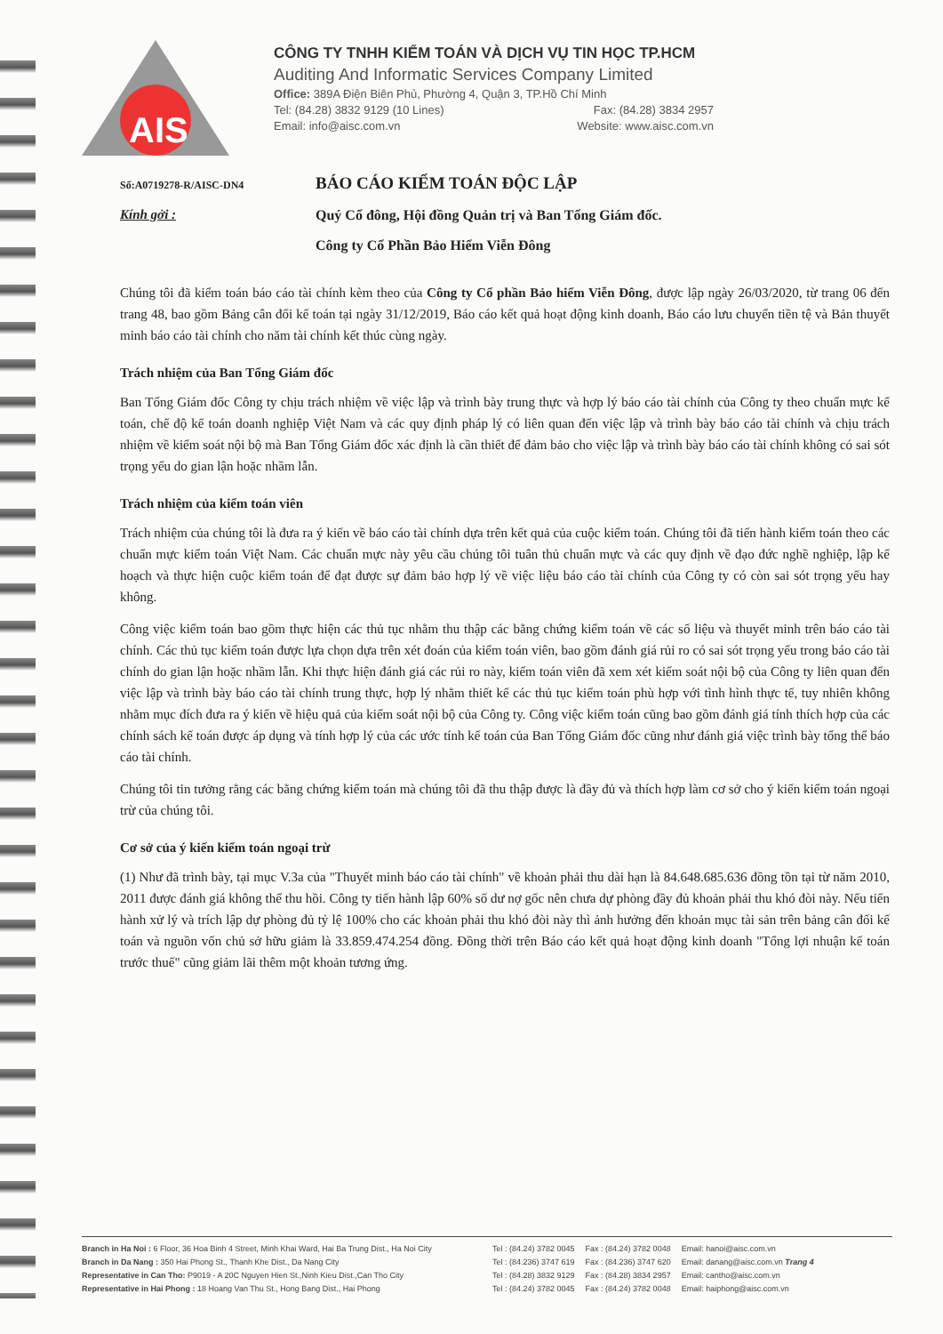AIS
CÔNG TY TNHH KIỂM TOÁN VÀ DỊCH VỤ TIN HỌC TP.HCM
Auditing And Informatic Services Company Limited
Office: 389A Điện Biên Phủ, Phường 4, Quận 3, TP.Hồ Chí Minh
Tel: (84.28) 3832 9129 (10 Lines) Fax: (84.28) 3834 2957
Email: info@aisc.com.vn Website: www.aisc.com.vn
Số:A0719278-R/AISC-DN4
BÁO CÁO KIỂM TOÁN ĐỘC LẬP
Kính gởi :
Quý Cổ đông, Hội đồng Quản trị và Ban Tổng Giám đốc.
Công ty Cổ Phần Bảo Hiểm Viễn Đông
Chúng tôi đã kiểm toán báo cáo tài chính kèm theo của Công ty Cổ phần Bảo hiểm Viễn Đông, được lập ngày 26/03/2020, từ trang 06 đến trang 48, bao gồm Bảng cân đối kế toán tại ngày 31/12/2019, Báo cáo kết quả hoạt động kinh doanh, Báo cáo lưu chuyển tiền tệ và Bản thuyết minh báo cáo tài chính cho năm tài chính kết thúc cùng ngày.
Trách nhiệm của Ban Tổng Giám đốc
Ban Tổng Giám đốc Công ty chịu trách nhiệm về việc lập và trình bày trung thực và hợp lý báo cáo tài chính của Công ty theo chuẩn mực kế toán, chế độ kế toán doanh nghiệp Việt Nam và các quy định pháp lý có liên quan đến việc lập và trình bày báo cáo tài chính và chịu trách nhiệm về kiểm soát nội bộ mà Ban Tổng Giám đốc xác định là cần thiết để đảm bảo cho việc lập và trình bày báo cáo tài chính không có sai sót trọng yếu do gian lận hoặc nhầm lẫn.
Trách nhiệm của kiểm toán viên
Trách nhiệm của chúng tôi là đưa ra ý kiến về báo cáo tài chính dựa trên kết quả của cuộc kiểm toán. Chúng tôi đã tiến hành kiểm toán theo các chuẩn mực kiểm toán Việt Nam. Các chuẩn mực này yêu cầu chúng tôi tuân thủ chuẩn mực và các quy định về đạo đức nghề nghiệp, lập kế hoạch và thực hiện cuộc kiểm toán để đạt được sự đảm bảo hợp lý về việc liệu báo cáo tài chính của Công ty có còn sai sót trọng yếu hay không.
Công việc kiểm toán bao gồm thực hiện các thủ tục nhằm thu thập các bằng chứng kiểm toán về các số liệu và thuyết minh trên báo cáo tài chính. Các thủ tục kiểm toán được lựa chọn dựa trên xét đoán của kiểm toán viên, bao gồm đánh giá rủi ro có sai sót trọng yếu trong báo cáo tài chính do gian lận hoặc nhầm lẫn. Khi thực hiện đánh giá các rủi ro này, kiểm toán viên đã xem xét kiểm soát nội bộ của Công ty liên quan đến việc lập và trình bày báo cáo tài chính trung thực, hợp lý nhằm thiết kế các thủ tục kiểm toán phù hợp với tình hình thực tế, tuy nhiên không nhằm mục đích đưa ra ý kiến về hiệu quả của kiểm soát nội bộ của Công ty. Công việc kiểm toán cũng bao gồm đánh giá tính thích hợp của các chính sách kế toán được áp dụng và tính hợp lý của các ước tính kế toán của Ban Tổng Giám đốc cũng như đánh giá việc trình bày tổng thể báo cáo tài chính.
Chúng tôi tin tưởng rằng các bằng chứng kiểm toán mà chúng tôi đã thu thập được là đầy đủ và thích hợp làm cơ sở cho ý kiến kiểm toán ngoại trừ của chúng tôi.
Cơ sở của ý kiến kiểm toán ngoại trừ
(1) Như đã trình bày, tại mục V.3a của "Thuyết minh báo cáo tài chính" về khoản phải thu dài hạn là 84.648.685.636 đồng tồn tại từ năm 2010, 2011 được đánh giá không thể thu hồi. Công ty tiến hành lập 60% số dư nợ gốc nên chưa dự phòng đầy đủ khoản phải thu khó đòi này. Nếu tiến hành xử lý và trích lập dự phòng đủ tỷ lệ 100% cho các khoản phải thu khó đòi này thì ảnh hưởng đến khoản mục tài sản trên bảng cân đối kế toán và nguồn vốn chủ sở hữu giảm là 33.859.474.254 đồng. Đồng thời trên Báo cáo kết quả hoạt động kinh doanh "Tổng lợi nhuận kế toán trước thuế" cũng giảm lãi thêm một khoản tương ứng.
Branch in Ha Noi : 6 Floor, 36 Hoa Binh 4 Street, Minh Khai Ward, Hai Ba Trung Dist., Ha Noi City
Branch in Da Nang : 350 Hai Phong St., Thanh Khe Dist., Da Nang City
Representative in Can Tho: P9019 - A 20C Nguyen Hien St.,Ninh Kieu Dist.,Can Tho City
Representative in Hai Phong : 18 Hoang Van Thu St., Hong Bang Dist., Hai Phong
Tel : (84.24) 3782 0045
Tel : (84.236) 3747 619
Tel : (84.28) 3832 9129
Tel : (84.24) 3782 0045
Fax : (84.24) 3782 0048
Fax : (84.236) 3747 620
Fax : (84.28) 3834 2957
Fax : (84.24) 3782 0048
Email: hanoi@aisc.com.vn
Email: danang@aisc.com.vn Trang 4
Email: cantho@aisc.com.vn
Email: haiphong@aisc.com.vn